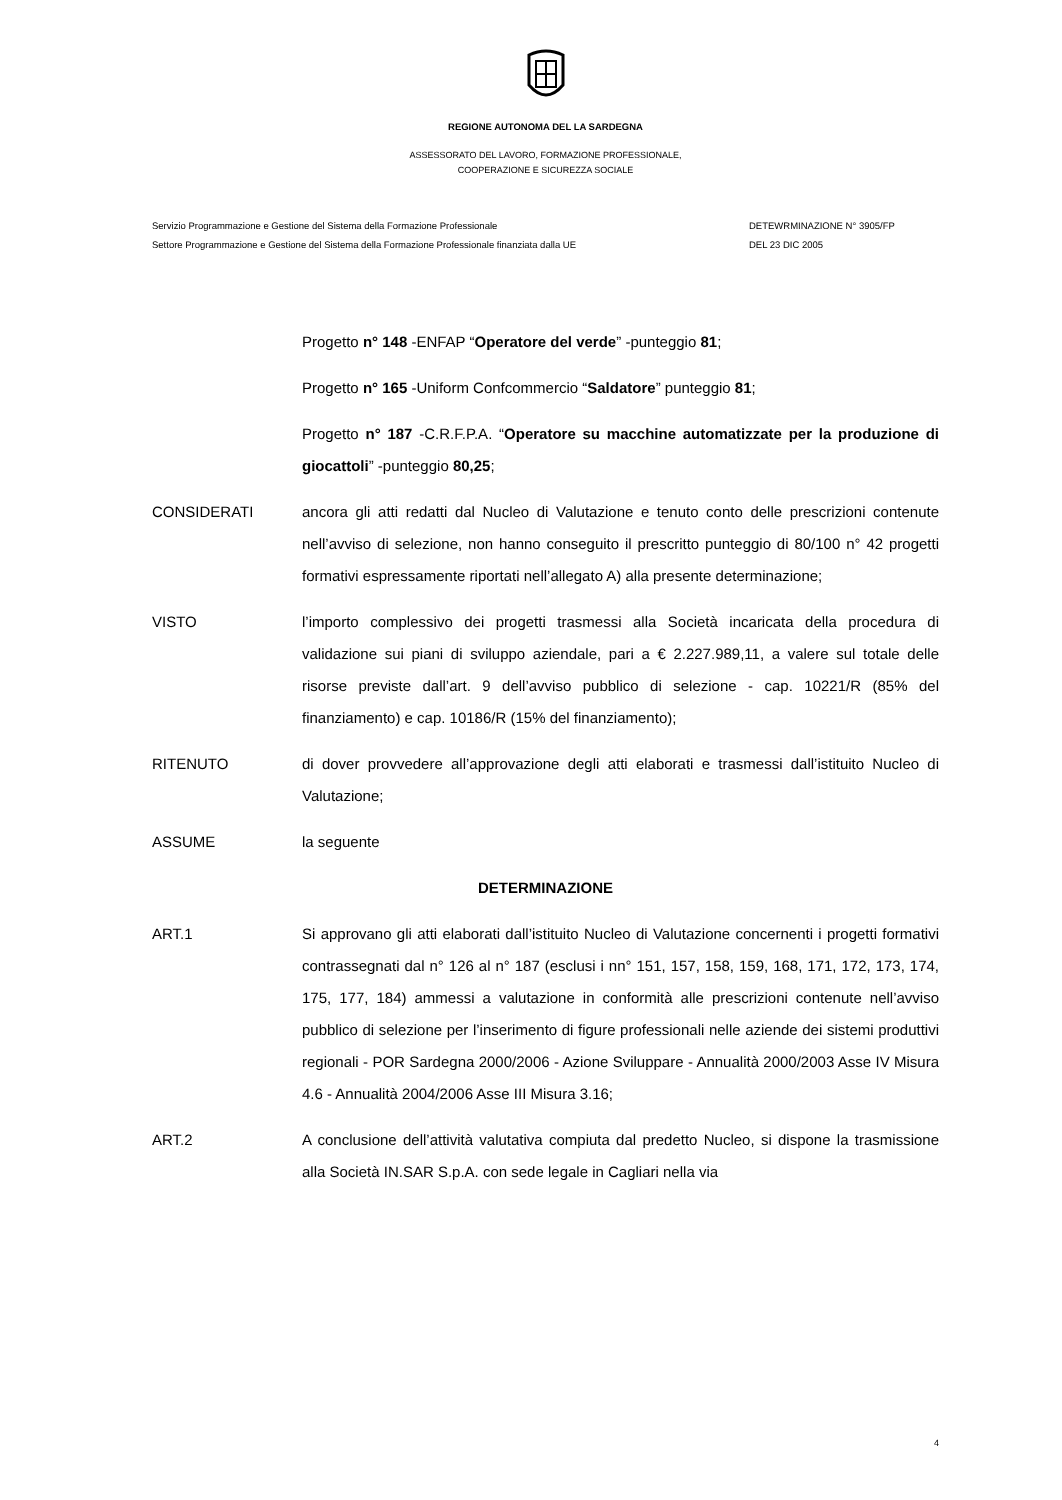REGIONE AUTONOMA DEL LA SARDEGNA
ASSESSORATO DEL LAVORO, FORMAZIONE PROFESSIONALE,
COOPERAZIONE E SICUREZZA SOCIALE
Servizio Programmazione e Gestione del Sistema della Formazione Professionale
Settore Programmazione e Gestione del Sistema della Formazione Professionale finanziata dalla UE
DETEWRMINAZIONE N° 3905/FP
DEL 23 DIC 2005
Progetto n° 148 -ENFAP “Operatore del verde” -punteggio 81;
Progetto n° 165 -Uniform Confcommercio “Saldatore” punteggio 81;
Progetto n° 187 -C.R.F.P.A. “Operatore su macchine automatizzate per la produzione di giocattoli” -punteggio 80,25;
CONSIDERATI ancora gli atti redatti dal Nucleo di Valutazione e tenuto conto delle prescrizioni contenute nell’avviso di selezione, non hanno conseguito il prescritto punteggio di 80/100 n° 42 progetti formativi espressamente riportati nell’allegato A) alla presente determinazione;
VISTO l’importo complessivo dei progetti trasmessi alla Società incaricata della procedura di validazione sui piani di sviluppo aziendale, pari a € 2.227.989,11, a valere sul totale delle risorse previste dall’art. 9 dell’avviso pubblico di selezione - cap. 10221/R (85% del finanziamento) e cap. 10186/R (15% del finanziamento);
RITENUTO di dover provvedere all’approvazione degli atti elaborati e trasmessi dall’istituito Nucleo di Valutazione;
ASSUME la seguente
DETERMINAZIONE
ART.1 Si approvano gli atti elaborati dall’istituito Nucleo di Valutazione concernenti i progetti formativi contrassegnati dal n° 126 al n° 187 (esclusi i nn° 151, 157, 158, 159, 168, 171, 172, 173, 174, 175, 177, 184) ammessi a valutazione in conformità alle prescrizioni contenute nell’avviso pubblico di selezione per l’inserimento di figure professionali nelle aziende dei sistemi produttivi regionali - POR Sardegna 2000/2006 - Azione Sviluppare - Annualità 2000/2003 Asse IV Misura 4.6 - Annualità 2004/2006 Asse III Misura 3.16;
ART.2 A conclusione dell’attività valutativa compiuta dal predetto Nucleo, si dispone la trasmissione alla Società IN.SAR S.p.A. con sede legale in Cagliari nella via
4